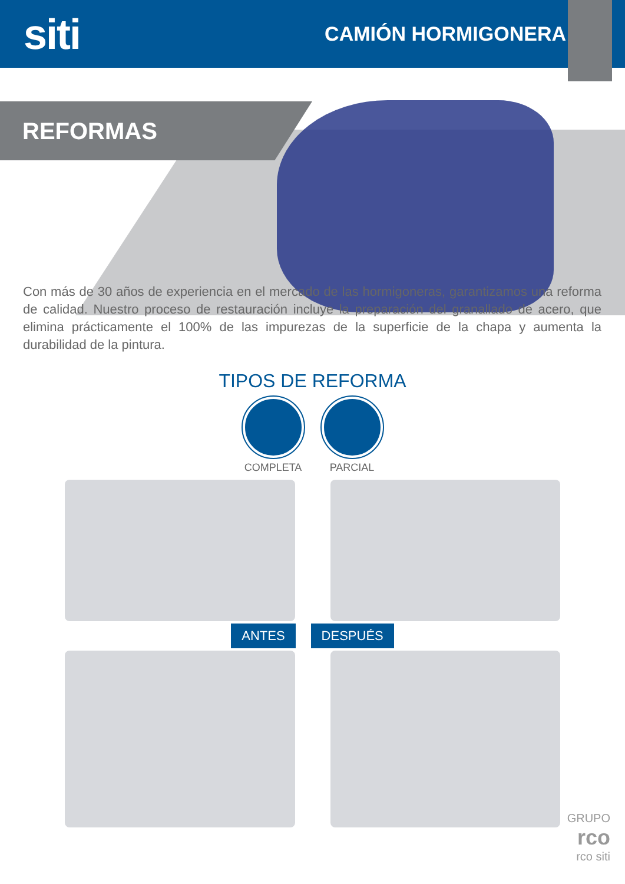siti
CAMIÓN HORMIGONERA
REFORMAS
Con más de 30 años de experiencia en el mercado de las hormigoneras, garantizamos una reforma de calidad. Nuestro proceso de restauración incluye la preparación del granallado de acero, que elimina prácticamente el 100% de las impurezas de la superficie de la chapa y aumenta la durabilidad de la pintura.
TIPOS DE REFORMA
COMPLETA PARCIAL
ANTES DESPUÉS
GRUPO
rco
rco siti